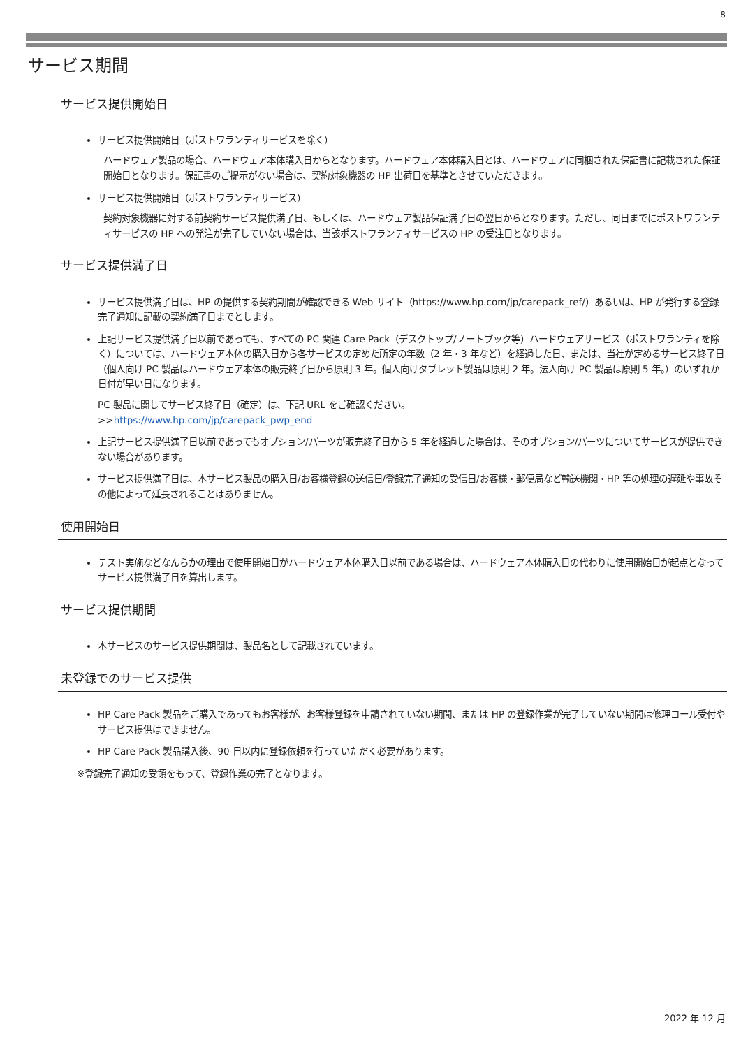8
サービス期間
サービス提供開始日
サービス提供開始日（ポストワランティサービスを除く）
ハードウェア製品の場合、ハードウェア本体購入日からとなります。ハードウェア本体購入日とは、ハードウェアに同梱された保証書に記載された保証開始日となります。保証書のご提示がない場合は、契約対象機器の HP 出荷日を基準とさせていただきます。
サービス提供開始日（ポストワランティサービス）
契約対象機器に対する前契約サービス提供満了日、もしくは、ハードウェア製品保証満了日の翌日からとなります。ただし、同日までにポストワランティサービスの HP への発注が完了していない場合は、当該ポストワランティサービスの HP の受注日となります。
サービス提供満了日
サービス提供満了日は、HP の提供する契約期間が確認できる Web サイト（https://www.hp.com/jp/carepack_ref/）あるいは、HP が発行する登録完了通知に記載の契約満了日までとします。
上記サービス提供満了日以前であっても、すべての PC 関連 Care Pack（デスクトップ/ノートブック等）ハードウェアサービス（ポストワランティを除く）については、ハードウェア本体の購入日から各サービスの定めた所定の年数（2 年・3 年など）を経過した日、または、当社が定めるサービス終了日（個人向け PC 製品はハードウェア本体の販売終了日から原則 3 年。個人向けタブレット製品は原則 2 年。法人向け PC 製品は原則 5 年。）のいずれか日付が早い日になります。
PC 製品に関してサービス終了日（確定）は、下記 URL をご確認ください。
>>https://www.hp.com/jp/carepack_pwp_end
上記サービス提供満了日以前であってもオプション/パーツが販売終了日から 5 年を経過した場合は、そのオプション/パーツについてサービスが提供できない場合があります。
サービス提供満了日は、本サービス製品の購入日/お客様登録の送信日/登録完了通知の受信日/お客様・郵便局など輸送機関・HP 等の処理の遅延や事故その他によって延長されることはありません。
使用開始日
テスト実施などなんらかの理由で使用開始日がハードウェア本体購入日以前である場合は、ハードウェア本体購入日の代わりに使用開始日が起点となってサービス提供満了日を算出します。
サービス提供期間
本サービスのサービス提供期間は、製品名として記載されています。
未登録でのサービス提供
HP Care Pack 製品をご購入であってもお客様が、お客様登録を申請されていない期間、または HP の登録作業が完了していない期間は修理コール受付やサービス提供はできません。
HP Care Pack 製品購入後、90 日以内に登録依頼を行っていただく必要があります。
※登録完了通知の受領をもって、登録作業の完了となります。
2022 年 12 月